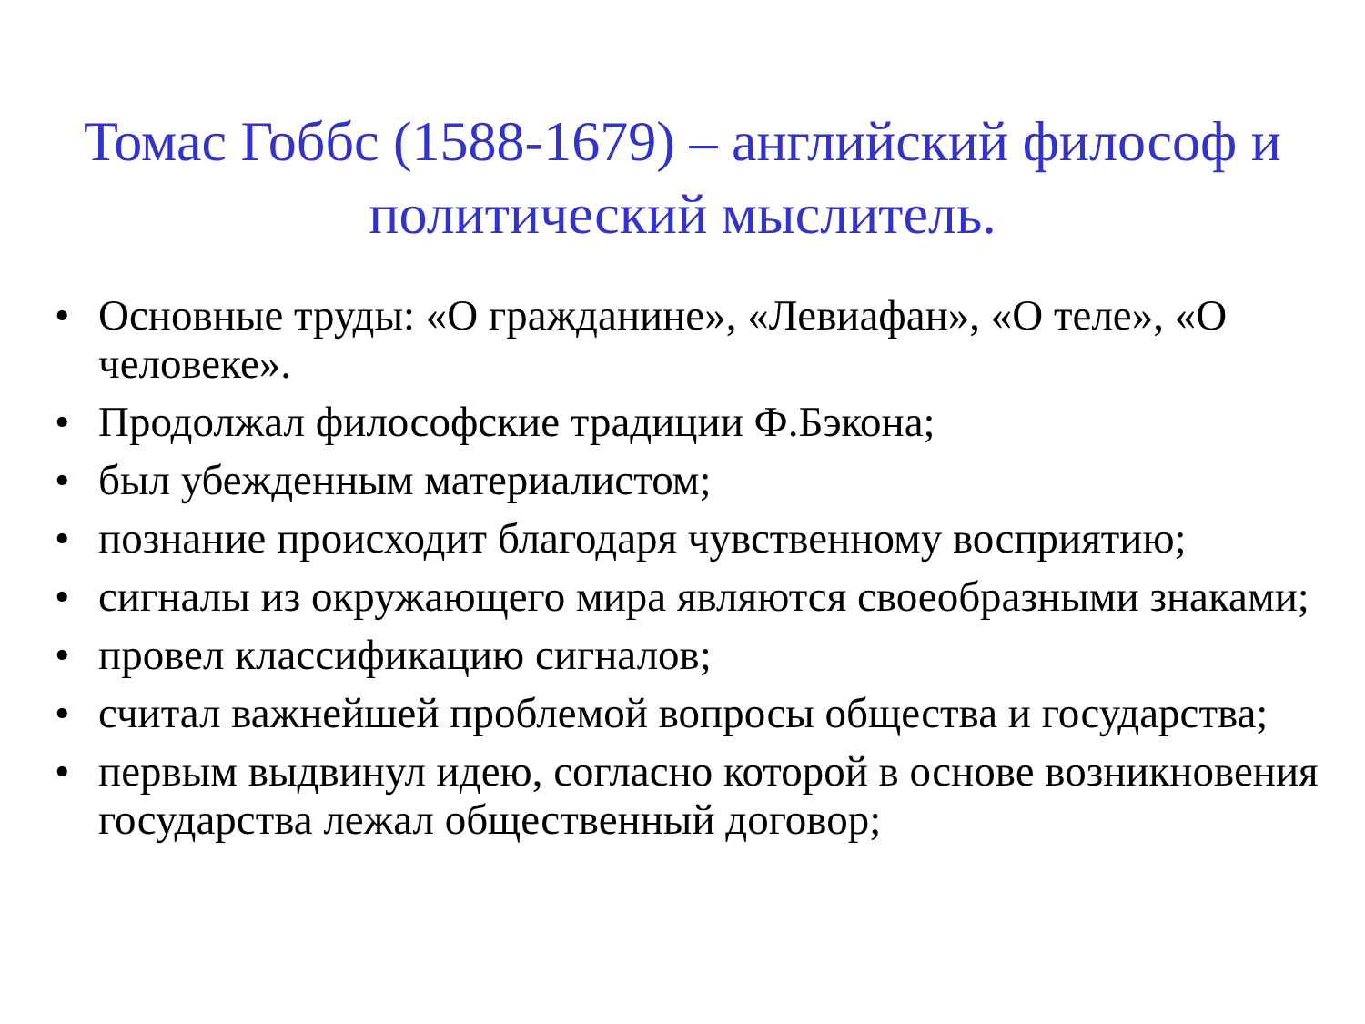Томас Гоббс (1588-1679) – английский философ и политический мыслитель.
• Основные труды: «О гражданине», «Левиафан», «О теле», «О человеке».
• Продолжал философские традиции Ф.Бэкона;
• был убежденным материалистом;
• познание происходит благодаря чувственному восприятию;
• сигналы из окружающего мира являются своеобразными знаками;
• провел классификацию сигналов;
• считал важнейшей проблемой вопросы общества и государства;
• первым выдвинул идею, согласно которой в основе возникновения государства лежал общественный договор;